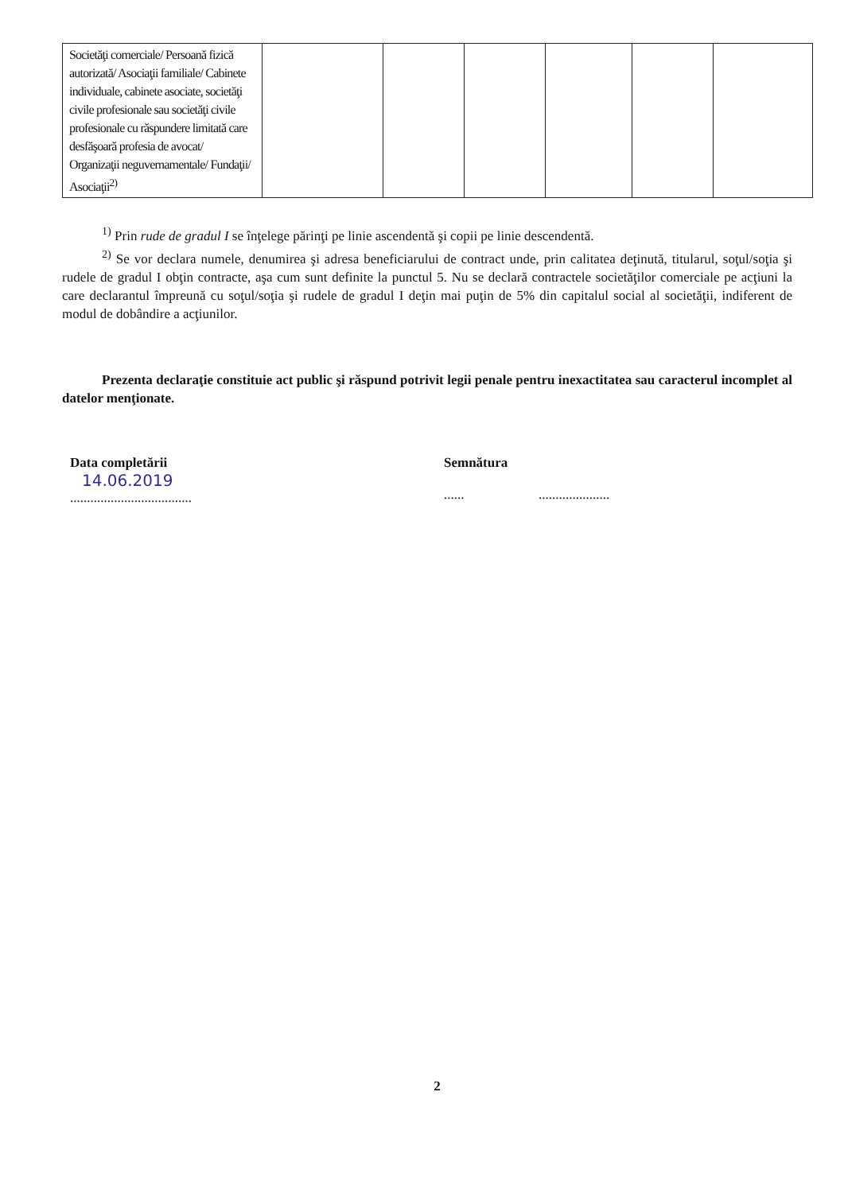| Societăţi comerciale/ Persoană fizică autorizată/ Asociaţii familiale/ Cabinete individuale, cabinete asociate, societăţi civile profesionale sau societăţi civile profesionale cu răspundere limitată care desfăşoară profesia de avocat/ Organizaţii neguvernamentale/ Fundaţii/ Asociaţii<sup>2)</sup> | | | | | | |
<sup>1)</sup> Prin rude de gradul I se înţelege părinţi pe linie ascendentă şi copii pe linie descendentă.
<sup>2)</sup> Se vor declara numele, denumirea şi adresa beneficiarului de contract unde, prin calitatea deţinută, titularul, soţul/soţia şi rudele de gradul I obţin contracte, aşa cum sunt definite la punctul 5. Nu se declară contractele societăţilor comerciale pe acţiuni la care declarantul împreună cu soţul/soţia şi rudele de gradul I deţin mai puţin de 5% din capitalul social al societăţii, indiferent de modul de dobândire a acţiunilor.
Prezenta declaraţie constituie act public şi răspund potrivit legii penale pentru inexactitatea sau caracterul incomplet al datelor menţionate.
Data completării
14.06.2019
....................................
Semnătura
...... .....................
2